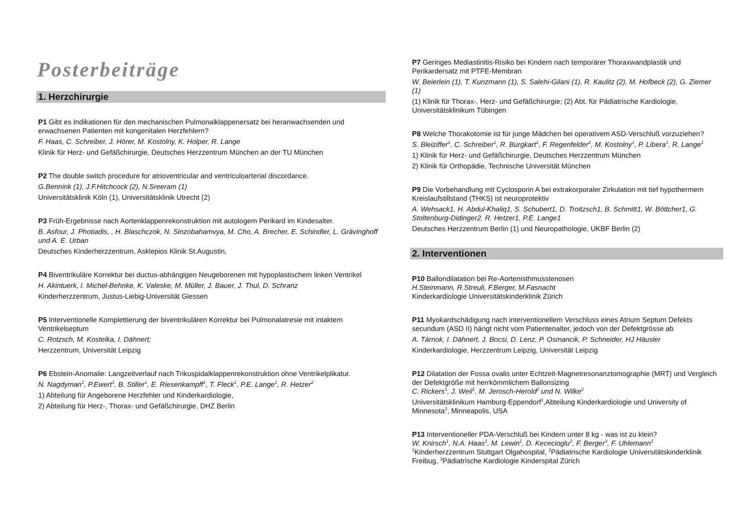Posterbeiträge
1. Herzchirurgie
P1 Gibt es Indikationen für den mechanischen Pulmonalklappenersatz bei heranwachsenden und erwachsenen Patienten mit kongenitalen Herzfehlern?
F. Haas, C. Schreiber, J. Hörer, M. Kostolny, K. Holper, R. Lange
Klinik für Herz- und Gefäßchirurgie, Deutsches Herzzentrum München an der TU München
P2 The double switch procedure for atrioventricular and ventriculoarterial discordance.
G.Bennink (1), J.F.Hitchcock (2), N.Sreeram (1)
Universitätsklinik Köln (1), Universitätsklinik Utrecht (2)
P3 Früh-Ergebnisse nach Aortenklappenrekonstruktion mit autologem Perikard im Kindesalter.
B. Asfour, J. Photiadis, , H. Blaschczok, N. Sinzobahamvya, M. Cho, A. Brecher, E. Schindler, L. Grävinghoff und A. E. Urban
Deutsches Kinderherzzentrum, Asklepios Klinik St.Augustin,
P4 Biventrikuläre Korrektur bei ductus-abhängigen Neugeborenen mit hypoplastischem linken Ventrikel
H. Akintuerk, I. Michel-Behnke, K. Valeske, M. Müller, J. Bauer, J. Thul, D. Schranz
Kinderherzzentrum, Justus-Liebig-Universität Giessen
P5 Interventionelle Komplettierung der biventrikulären Korrektur bei Pulmonalatresie mit intaktem Ventrikelseptum
C. Rotzsch, M. Kostelka, I. Dähnert;
Herzzentrum, Universität Leipzig
P6 Ebstein-Anomalie: Langzeitverlauf nach Trikuspidalklappenrekonstruktion ohne Ventrikelplikatur.
N. Nagdyman<sup>1</sup>, P.Ewert<sup>1</sup>, B. Stiller<sup>1</sup>, E. Riesenkampff<sup>1</sup>, T. Fleck<sup>1</sup>, P.E. Lange<sup>1</sup>, R. Hetzer<sup>2</sup>
1) Abteilung für Angeborene Herzfehler und Kinderkardiologie,
2) Abteilung für Herz-, Thorax- und Gefäßchirurgie, DHZ Berlin
P7 Geringes Mediastinitis-Risiko bei Kindern nach temporärer Thoraxwandplastik und Perikardersatz mit PTFE-Membran
W. Beierlein (1), T. Kunzmann (1), S. Salehi-Gilani (1), R. Kaulitz (2), M. Hofbeck (2), G. Ziemer (1)
(1) Klinik für Thorax-, Herz- und Gefäßchirurgie; (2) Abt. für Pädiatrische Kardiologie, Universitätsklinikum Tübingen
P8 Welche Thorakotomie ist für junge Mädchen bei operativem ASD-Verschluß vorzuziehen?
S. Bleiziffer<sup>1</sup>, C. Schreiber<sup>1</sup>, R. Burgkart<sup>2</sup>, F. Regenfelder<sup>2</sup>, M. Kostolny<sup>1</sup>, P. Libera<sup>1</sup>, R. Lange<sup>1</sup>
1) Klinik für Herz- und Gefäßchirurgie, Deutsches Herzzentrum München
2) Klinik für Orthopädie, Technische Universität München
P9 Die Vorbehandlung mit Cyclosporin A bei extrakorporaler Zirkulation mit tief hypothermem Kreislaufstillstand (THKS) ist neuroprotektiv
A. Wehsack1, H. Abdul-Khaliq1, S. Schubert1, D. Troitzsch1, B. Schmitt1, W. Böttcher1, G. Stoltenburg-Didinger2, R. Hetzer1, P.E. Lange1
Deutsches Herzzentrum Berlin (1) und Neuropathologie, UKBF Berlin (2)
2. Interventionen
P10 Ballondilatation bei Re-Aortenisthmusstenosen
H.Steinmann, R.Streuli, F.Berger, M.Fasnacht
Kinderkardiologie Universitätskinderklinik Zürich
P11 Myokardschädigung nach interventionellem Verschluss eines Atrium Septum Defekts secundum (ASD II) hängt nicht vom Patientenalter, jedoch von der Defektgrösse ab
A. Tárnok, I. Dähnert, J. Bocsi, D. Lenz, P. Osmancik, P. Schneider, HJ Häusler
Kinderkardiologie, Herzzentrum Leipzig, Universität Leipzig
P12 Dilatation der Fossa ovalis unter Echtzeit-Magnetresonanztomographie (MRT) und Vergleich der Defektgröße mit herrkömmlichem Ballonsizing
C. Rickers<sup>1</sup>, J. Weil<sup>1</sup>, M. Jerosch-Herold<sup>2</sup> und N. Wilke<sup>2</sup>
Universitätsklinikum Hamburg-Eppendorf<sup>1</sup>,Abteilung Kinderkardiologie und University of Minnesota<sup>2</sup>, Minneapolis, USA
P13 Interventioneller PDA-Verschluß bei Kindern unter 8 kg - was ist zu klein?
W. Knirsch<sup>1</sup>, N.A. Haas<sup>1</sup>, M. Lewin<sup>1</sup>, D. Kececioglu<sup>2</sup>, F. Berger<sup>3</sup>, F. Uhlemann<sup>1</sup>
<sup>1</sup> Kinderherzzentrum Stuttgart Olgahospital, <sup>2</sup>Pädiatrische Kardiologie Universitätskinderklinik Freibug, <sup>3</sup>Pädiatrische Kardiologie Kinderspital Zürich